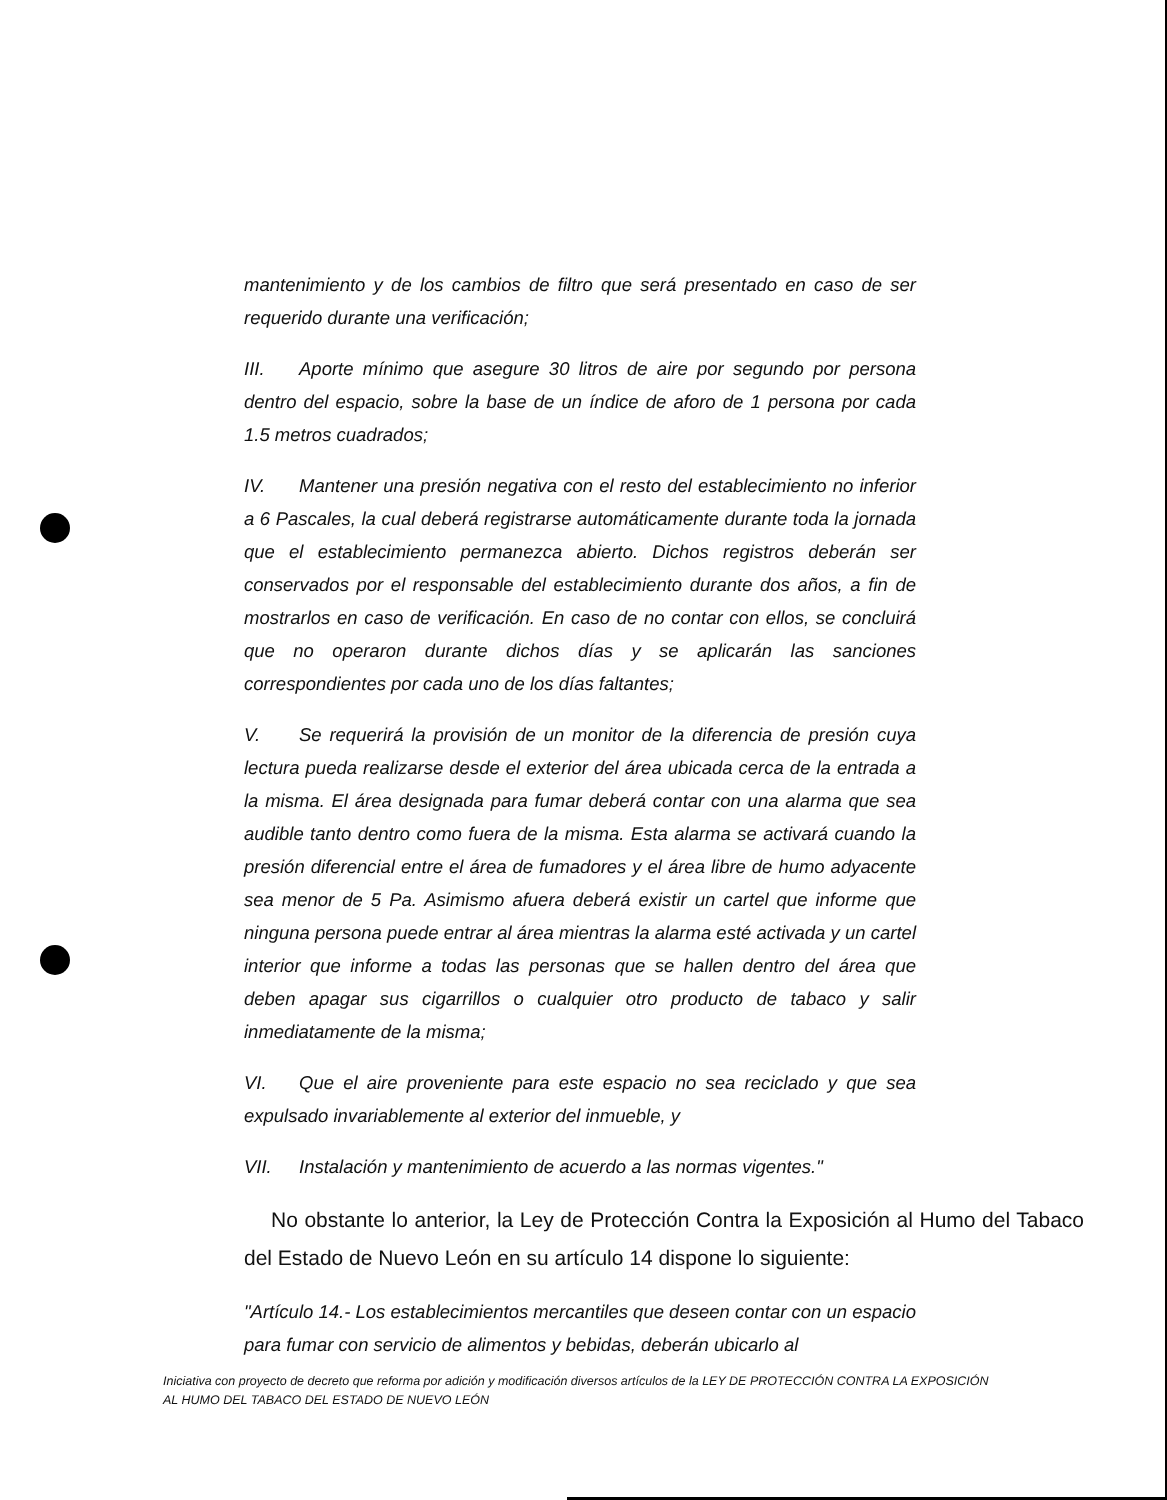mantenimiento y de los cambios de filtro que será presentado en caso de ser requerido durante una verificación;
III. Aporte mínimo que asegure 30 litros de aire por segundo por persona dentro del espacio, sobre la base de un índice de aforo de 1 persona por cada 1.5 metros cuadrados;
IV. Mantener una presión negativa con el resto del establecimiento no inferior a 6 Pascales, la cual deberá registrarse automáticamente durante toda la jornada que el establecimiento permanezca abierto. Dichos registros deberán ser conservados por el responsable del establecimiento durante dos años, a fin de mostrarlos en caso de verificación. En caso de no contar con ellos, se concluirá que no operaron durante dichos días y se aplicarán las sanciones correspondientes por cada uno de los días faltantes;
V. Se requerirá la provisión de un monitor de la diferencia de presión cuya lectura pueda realizarse desde el exterior del área ubicada cerca de la entrada a la misma. El área designada para fumar deberá contar con una alarma que sea audible tanto dentro como fuera de la misma. Esta alarma se activará cuando la presión diferencial entre el área de fumadores y el área libre de humo adyacente sea menor de 5 Pa. Asimismo afuera deberá existir un cartel que informe que ninguna persona puede entrar al área mientras la alarma esté activada y un cartel interior que informe a todas las personas que se hallen dentro del área que deben apagar sus cigarrillos o cualquier otro producto de tabaco y salir inmediatamente de la misma;
VI. Que el aire proveniente para este espacio no sea reciclado y que sea expulsado invariablemente al exterior del inmueble, y
VII. Instalación y mantenimiento de acuerdo a las normas vigentes."
No obstante lo anterior, la Ley de Protección Contra la Exposición al Humo del Tabaco del Estado de Nuevo León en su artículo 14 dispone lo siguiente:
"Artículo 14.- Los establecimientos mercantiles que deseen contar con un espacio para fumar con servicio de alimentos y bebidas, deberán ubicarlo al
Iniciativa con proyecto de decreto que reforma por adición y modificación diversos artículos de la LEY DE PROTECCIÓN CONTRA LA EXPOSICIÓN AL HUMO DEL TABACO DEL ESTADO DE NUEVO LEÓN